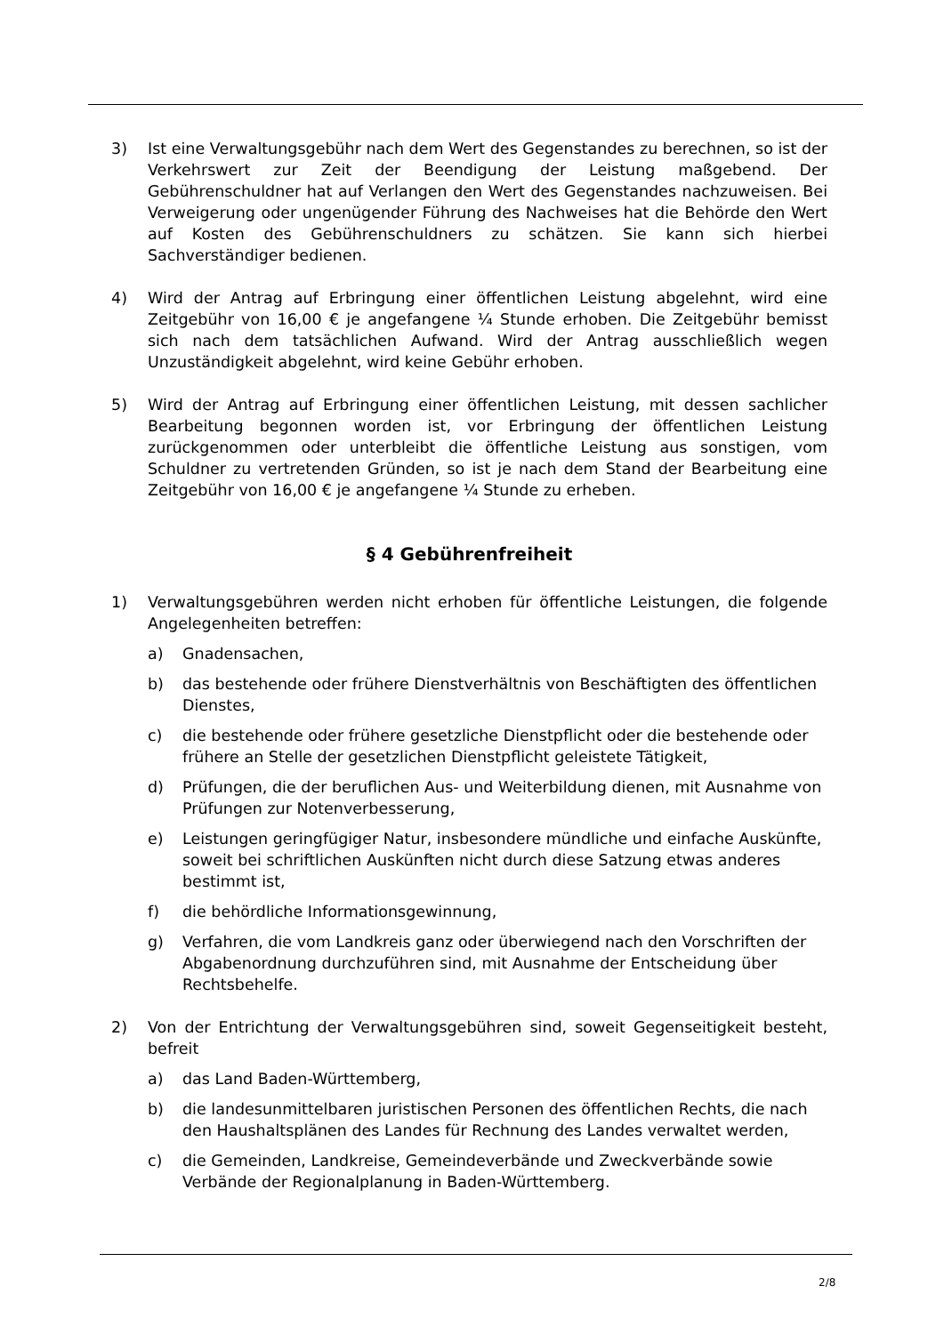3) Ist eine Verwaltungsgebühr nach dem Wert des Gegenstandes zu berechnen, so ist der Verkehrswert zur Zeit der Beendigung der Leistung maßgebend. Der Gebührenschuldner hat auf Verlangen den Wert des Gegenstandes nachzuweisen. Bei Verweigerung oder ungenügender Führung des Nachweises hat die Behörde den Wert auf Kosten des Gebührenschuldners zu schätzen. Sie kann sich hierbei Sachverständiger bedienen.
4) Wird der Antrag auf Erbringung einer öffentlichen Leistung abgelehnt, wird eine Zeitgebühr von 16,00 € je angefangene ¼ Stunde erhoben. Die Zeitgebühr bemisst sich nach dem tatsächlichen Aufwand. Wird der Antrag ausschließlich wegen Unzuständigkeit abgelehnt, wird keine Gebühr erhoben.
5) Wird der Antrag auf Erbringung einer öffentlichen Leistung, mit dessen sachlicher Bearbeitung begonnen worden ist, vor Erbringung der öffentlichen Leistung zurückgenommen oder unterbleibt die öffentliche Leistung aus sonstigen, vom Schuldner zu vertretenden Gründen, so ist je nach dem Stand der Bearbeitung eine Zeitgebühr von 16,00 € je angefangene ¼ Stunde zu erheben.
§ 4 Gebührenfreiheit
1) Verwaltungsgebühren werden nicht erhoben für öffentliche Leistungen, die folgende Angelegenheiten betreffen:
a) Gnadensachen,
b) das bestehende oder frühere Dienstverhältnis von Beschäftigten des öffentlichen Dienstes,
c) die bestehende oder frühere gesetzliche Dienstpflicht oder die bestehende oder frühere an Stelle der gesetzlichen Dienstpflicht geleistete Tätigkeit,
d) Prüfungen, die der beruflichen Aus- und Weiterbildung dienen, mit Ausnahme von Prüfungen zur Notenverbesserung,
e) Leistungen geringfügiger Natur, insbesondere mündliche und einfache Auskünfte, soweit bei schriftlichen Auskünften nicht durch diese Satzung etwas anderes bestimmt ist,
f) die behördliche Informationsgewinnung,
g) Verfahren, die vom Landkreis ganz oder überwiegend nach den Vorschriften der Abgabenordnung durchzuführen sind, mit Ausnahme der Entscheidung über Rechtsbehelfe.
2) Von der Entrichtung der Verwaltungsgebühren sind, soweit Gegenseitigkeit besteht, befreit
a) das Land Baden-Württemberg,
b) die landesunmittelbaren juristischen Personen des öffentlichen Rechts, die nach den Haushaltsplänen des Landes für Rechnung des Landes verwaltet werden,
c) die Gemeinden, Landkreise, Gemeindeverbände und Zweckverbände sowie Verbände der Regionalplanung in Baden-Württemberg.
2/8